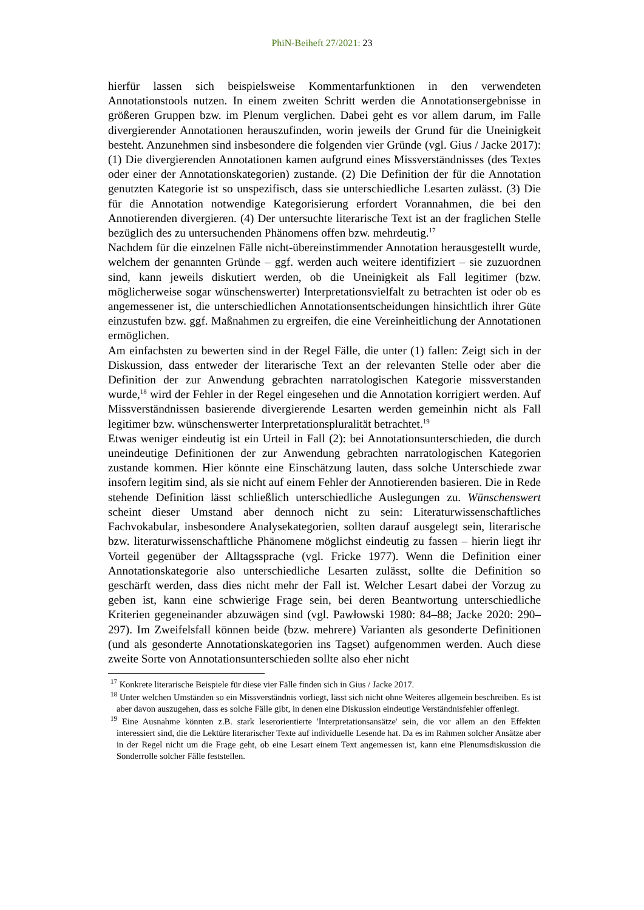PhiN-Beiheft 27/2021: 23
hierfür lassen sich beispielsweise Kommentarfunktionen in den verwendeten Annotationstools nutzen. In einem zweiten Schritt werden die Annotationsergebnisse in größeren Gruppen bzw. im Plenum verglichen. Dabei geht es vor allem darum, im Falle divergierender Annotationen herauszufinden, worin jeweils der Grund für die Uneinigkeit besteht. Anzunehmen sind insbesondere die folgenden vier Gründe (vgl. Gius / Jacke 2017): (1) Die divergierenden Annotationen kamen aufgrund eines Missverständnisses (des Textes oder einer der Annotationskategorien) zustande. (2) Die Definition der für die Annotation genutzten Kategorie ist so unspezifisch, dass sie unterschiedliche Lesarten zulässt. (3) Die für die Annotation notwendige Kategorisierung erfordert Vorannahmen, die bei den Annotierenden divergieren. (4) Der untersuchte literarische Text ist an der fraglichen Stelle bezüglich des zu untersuchenden Phänomens offen bzw. mehrdeutig.<sup>17</sup>
Nachdem für die einzelnen Fälle nicht-übereinstimmender Annotation herausgestellt wurde, welchem der genannten Gründe – ggf. werden auch weitere identifiziert – sie zuzuordnen sind, kann jeweils diskutiert werden, ob die Uneinigkeit als Fall legitimer (bzw. möglicherweise sogar wünschenswerter) Interpretationsvielfalt zu betrachten ist oder ob es angemessener ist, die unterschiedlichen Annotationsentscheidungen hinsichtlich ihrer Güte einzustufen bzw. ggf. Maßnahmen zu ergreifen, die eine Vereinheitlichung der Annotationen ermöglichen.
Am einfachsten zu bewerten sind in der Regel Fälle, die unter (1) fallen: Zeigt sich in der Diskussion, dass entweder der literarische Text an der relevanten Stelle oder aber die Definition der zur Anwendung gebrachten narratologischen Kategorie missverstanden wurde,<sup>18</sup> wird der Fehler in der Regel eingesehen und die Annotation korrigiert werden. Auf Missverständnissen basierende divergierende Lesarten werden gemeinhin nicht als Fall legitimer bzw. wünschenswerter Interpretationspluralität betrachtet.<sup>19</sup>
Etwas weniger eindeutig ist ein Urteil in Fall (2): bei Annotationsunterschieden, die durch uneindeutige Definitionen der zur Anwendung gebrachten narratologischen Kategorien zustande kommen. Hier könnte eine Einschätzung lauten, dass solche Unterschiede zwar insofern legitim sind, als sie nicht auf einem Fehler der Annotierenden basieren. Die in Rede stehende Definition lässt schließlich unterschiedliche Auslegungen zu. Wünschenswert scheint dieser Umstand aber dennoch nicht zu sein: Literaturwissenschaftliches Fachvokabular, insbesondere Analysekategorien, sollten darauf ausgelegt sein, literarische bzw. literaturwissenschaftliche Phänomene möglichst eindeutig zu fassen – hierin liegt ihr Vorteil gegenüber der Alltagssprache (vgl. Fricke 1977). Wenn die Definition einer Annotationskategorie also unterschiedliche Lesarten zulässt, sollte die Definition so geschärft werden, dass dies nicht mehr der Fall ist. Welcher Lesart dabei der Vorzug zu geben ist, kann eine schwierige Frage sein, bei deren Beantwortung unterschiedliche Kriterien gegeneinander abzuwägen sind (vgl. Pawłowski 1980: 84–88; Jacke 2020: 290–297). Im Zweifelsfall können beide (bzw. mehrere) Varianten als gesonderte Definitionen (und als gesonderte Annotationskategorien ins Tagset) aufgenommen werden. Auch diese zweite Sorte von Annotationsunterschieden sollte also eher nicht
<sup>17</sup> Konkrete literarische Beispiele für diese vier Fälle finden sich in Gius / Jacke 2017.
<sup>18</sup> Unter welchen Umständen so ein Missverständnis vorliegt, lässt sich nicht ohne Weiteres allgemein beschreiben. Es ist aber davon auszugehen, dass es solche Fälle gibt, in denen eine Diskussion eindeutige Verständnisfehler offenlegt.
<sup>19</sup> Eine Ausnahme könnten z.B. stark leserorientierte 'Interpretationsansätze' sein, die vor allem an den Effekten interessiert sind, die die Lektüre literarischer Texte auf individuelle Lesende hat. Da es im Rahmen solcher Ansätze aber in der Regel nicht um die Frage geht, ob eine Lesart einem Text angemessen ist, kann eine Plenumsdiskussion die Sonderrolle solcher Fälle feststellen.